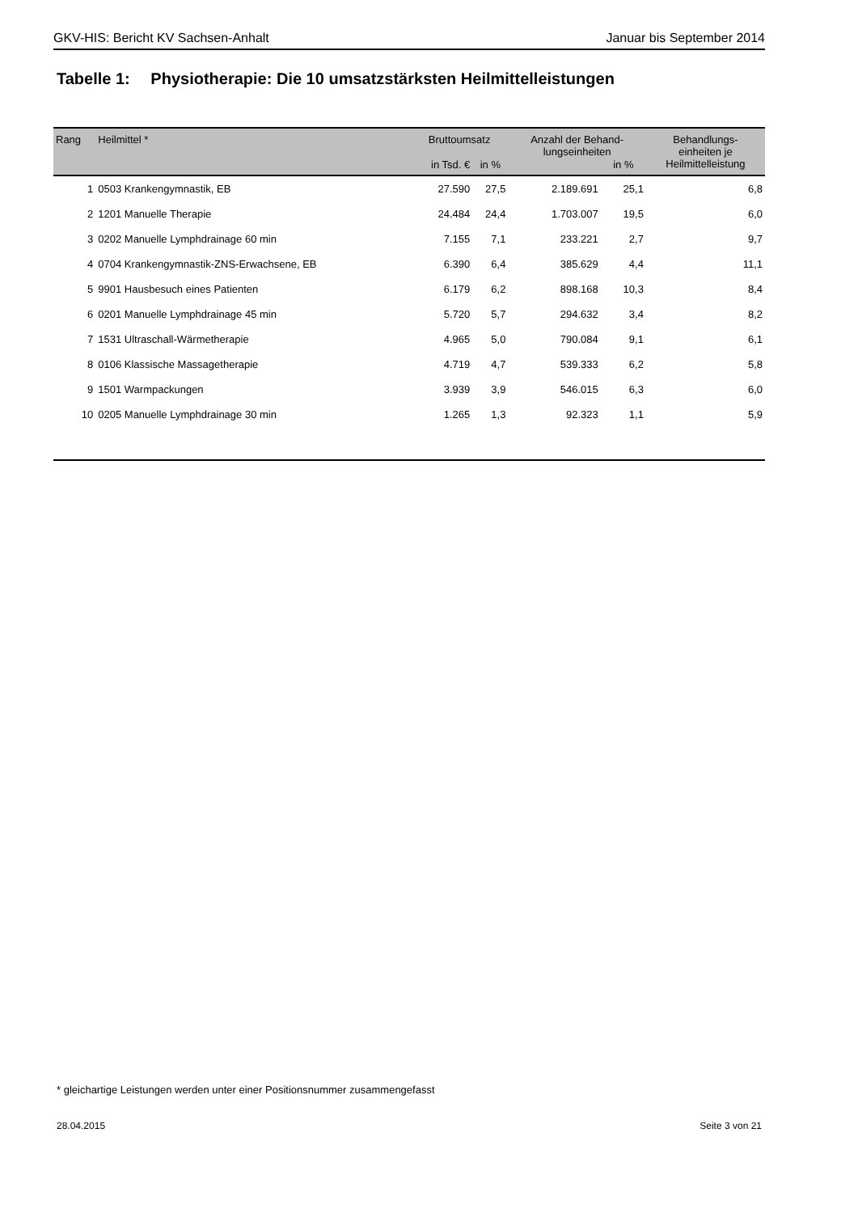GKV-HIS: Bericht KV Sachsen-Anhalt Januar bis September 2014
Tabelle 1: Physiotherapie: Die 10 umsatzstärksten Heilmittelleistungen
| Rang | Heilmittel * | Bruttoumsatz | | Anzahl der Behand- lungseinheiten | | Behandlungs- einheiten je Heilmittelleistung |
| --- | --- | --- | --- | --- | --- | --- |
| | | in Tsd. € | in % | | in % | |
| 1 | 0503 Krankengymnastik, EB | 27.590 | 27,5 | 2.189.691 | 25,1 | 6,8 |
| 2 | 1201 Manuelle Therapie | 24.484 | 24,4 | 1.703.007 | 19,5 | 6,0 |
| 3 | 0202 Manuelle Lymphdrainage 60 min | 7.155 | 7,1 | 233.221 | 2,7 | 9,7 |
| 4 | 0704 Krankengymnastik-ZNS-Erwachsene, EB | 6.390 | 6,4 | 385.629 | 4,4 | 11,1 |
| 5 | 9901 Hausbesuch eines Patienten | 6.179 | 6,2 | 898.168 | 10,3 | 8,4 |
| 6 | 0201 Manuelle Lymphdrainage 45 min | 5.720 | 5,7 | 294.632 | 3,4 | 8,2 |
| 7 | 1531 Ultraschall-Wärmetherapie | 4.965 | 5,0 | 790.084 | 9,1 | 6,1 |
| 8 | 0106 Klassische Massagetherapie | 4.719 | 4,7 | 539.333 | 6,2 | 5,8 |
| 9 | 1501 Warmpackungen | 3.939 | 3,9 | 546.015 | 6,3 | 6,0 |
| 10 | 0205 Manuelle Lymphdrainage 30 min | 1.265 | 1,3 | 92.323 | 1,1 | 5,9 |
* gleichartige Leistungen werden unter einer Positionsnummer zusammengefasst
28.04.2015 Seite 3 von 21